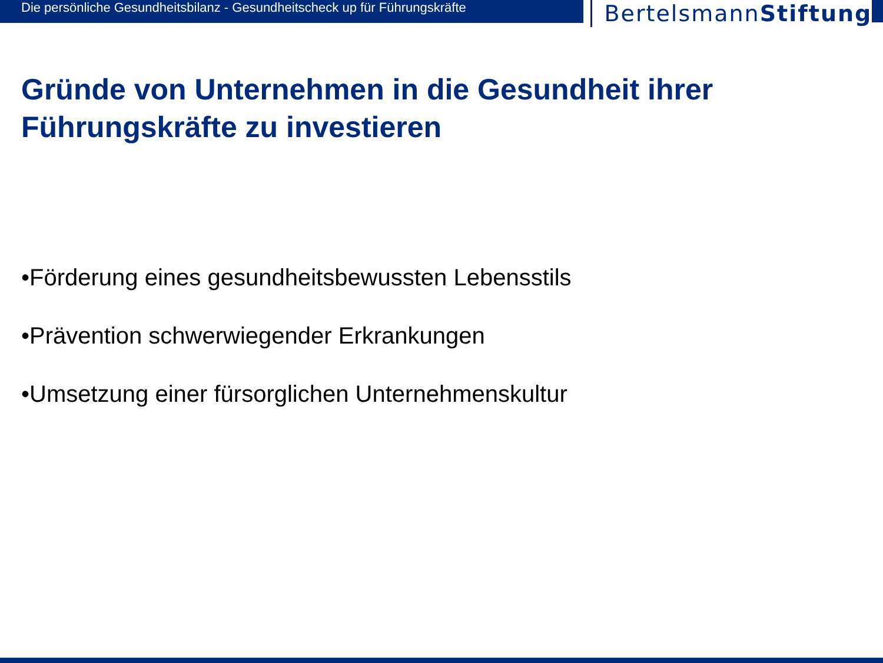Die persönliche Gesundheitsbilanz - Gesundheitscheck up für Führungskräfte
BertelsmannStiftung
Gründe von Unternehmen in die Gesundheit ihrer Führungskräfte zu investieren
•Förderung eines gesundheitsbewussten Lebensstils
•Prävention schwerwiegender Erkrankungen
•Umsetzung einer fürsorglichen Unternehmenskultur